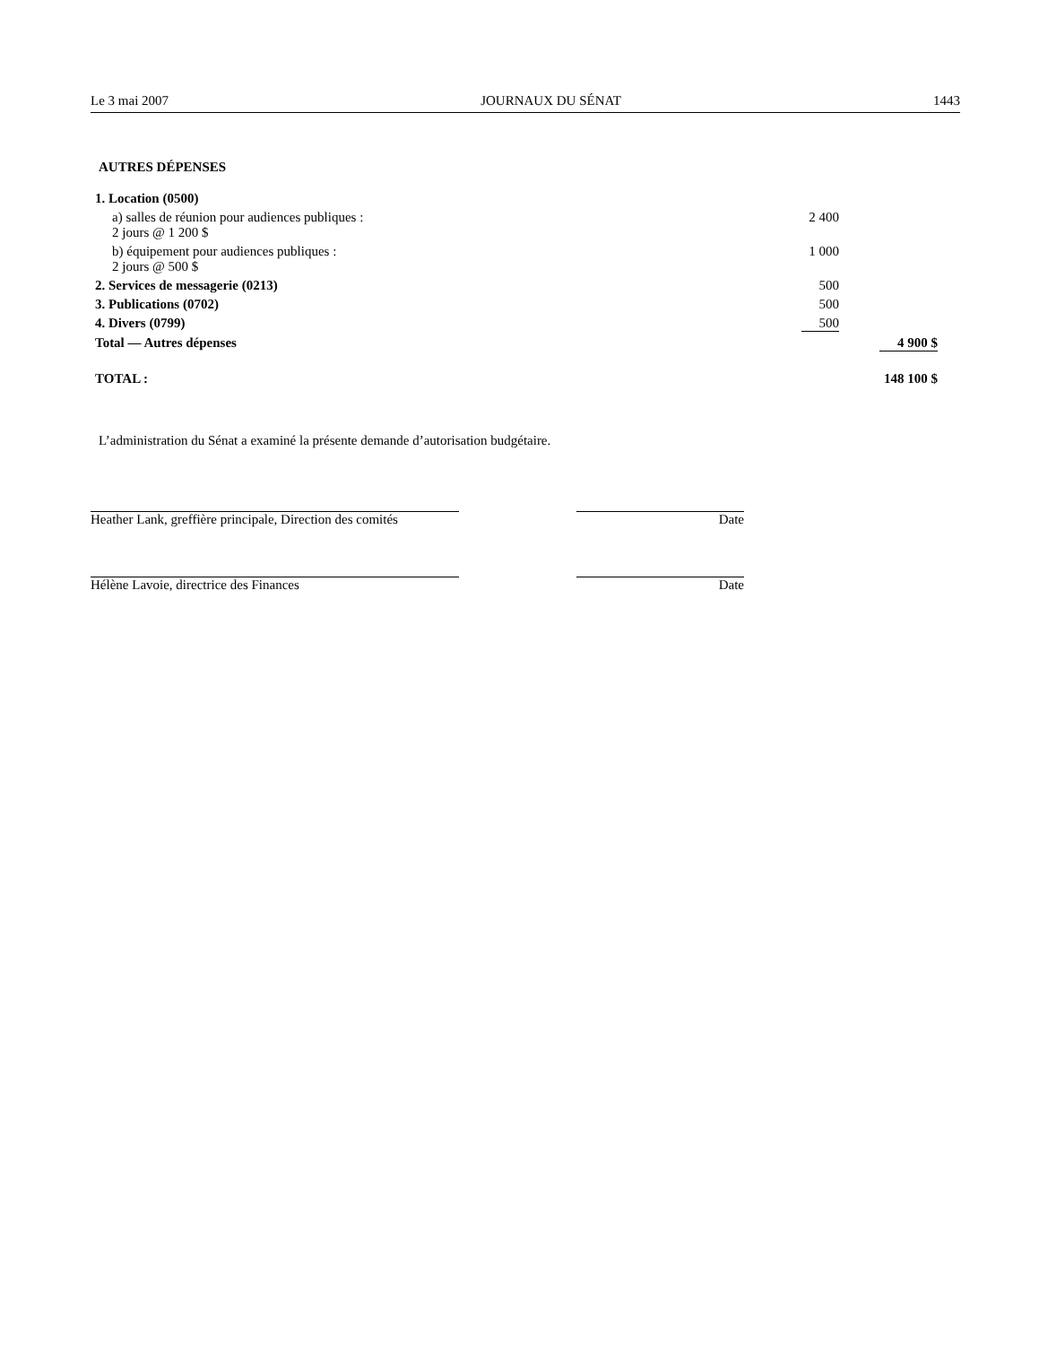Le 3 mai 2007 JOURNAUX DU SÉNAT 1443
AUTRES DÉPENSES
| 1. Location (0500) | | |
| a) salles de réunion pour audiences publiques : 2 jours @ 1 200 $ | 2 400 | |
| b) équipement pour audiences publiques : 2 jours @ 500 $ | 1 000 | |
| 2. Services de messagerie (0213) | 500 | |
| 3. Publications (0702) | 500 | |
| 4. Divers (0799) | 500 | |
| Total — Autres dépenses | | 4 900 $ |
| TOTAL : | | 148 100 $ |
L’administration du Sénat a examiné la présente demande d’autorisation budgétaire.
Heather Lank, greffière principale, Direction des comités
Date
Hélène Lavoie, directrice des Finances Date